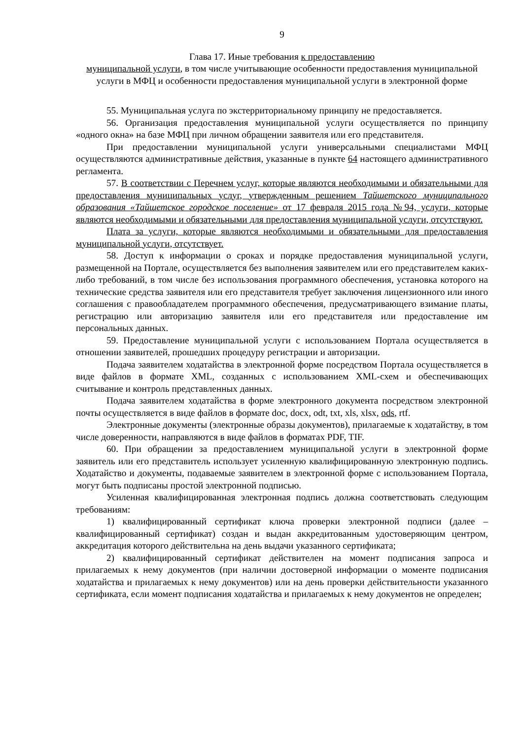9
Глава 17. Иные требования к предоставлению
муниципальной услуги, в том числе учитывающие особенности предоставления муниципальной услуги в МФЦ и особенности предоставления муниципальной услуги в электронной форме
55. Муниципальная услуга по экстерриториальному принципу не предоставляется.
56. Организация предоставления муниципальной услуги осуществляется по принципу «одного окна» на базе МФЦ при личном обращении заявителя или его представителя.
При предоставлении муниципальной услуги универсальными специалистами МФЦ осуществляются административные действия, указанные в пункте 64 настоящего административного регламента.
57. В соответствии с Перечнем услуг, которые являются необходимыми и обязательными для предоставления муниципальных услуг, утвержденным решением Тайшетского муниципального образования «Тайшетское городское поселение» от 17 февраля 2015 года №94, услуги, которые являются необходимыми и обязательными для предоставления муниципальной услуги, отсутствуют.
Плата за услуги, которые являются необходимыми и обязательными для предоставления муниципальной услуги, отсутствует.
58. Доступ к информации о сроках и порядке предоставления муниципальной услуги, размещенной на Портале, осуществляется без выполнения заявителем или его представителем каких-либо требований, в том числе без использования программного обеспечения, установка которого на технические средства заявителя или его представителя требует заключения лицензионного или иного соглашения с правообладателем программного обеспечения, предусматривающего взимание платы, регистрацию или авторизацию заявителя или его представителя или предоставление им персональных данных.
59. Предоставление муниципальной услуги с использованием Портала осуществляется в отношении заявителей, прошедших процедуру регистрации и авторизации.
Подача заявителем ходатайства в электронной форме посредством Портала осуществляется в виде файлов в формате XML, созданных с использованием XML-схем и обеспечивающих считывание и контроль представленных данных.
Подача заявителем ходатайства в форме электронного документа посредством электронной почты осуществляется в виде файлов в формате doc, docx, odt, txt, xls, xlsx, ods, rtf.
Электронные документы (электронные образы документов), прилагаемые к ходатайству, в том числе доверенности, направляются в виде файлов в форматах PDF, TIF.
60. При обращении за предоставлением муниципальной услуги в электронной форме заявитель или его представитель использует усиленную квалифицированную электронную подпись. Ходатайство и документы, подаваемые заявителем в электронной форме с использованием Портала, могут быть подписаны простой электронной подписью.
Усиленная квалифицированная электронная подпись должна соответствовать следующим требованиям:
1) квалифицированный сертификат ключа проверки электронной подписи (далее – квалифицированный сертификат) создан и выдан аккредитованным удостоверяющим центром, аккредитация которого действительна на день выдачи указанного сертификата;
2) квалифицированный сертификат действителен на момент подписания запроса и прилагаемых к нему документов (при наличии достоверной информации о моменте подписания ходатайства и прилагаемых к нему документов) или на день проверки действительности указанного сертификата, если момент подписания ходатайства и прилагаемых к нему документов не определен;